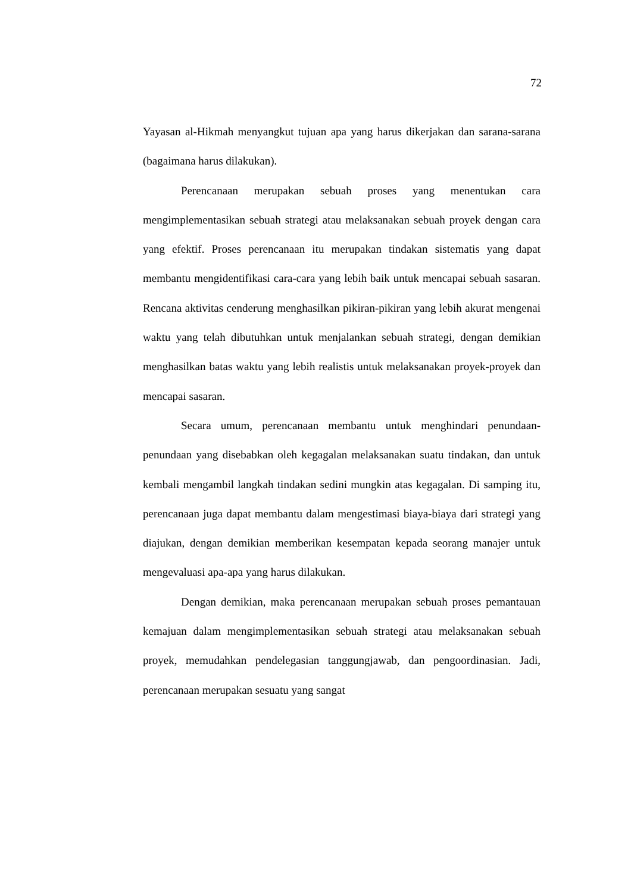72
Yayasan al-Hikmah menyangkut tujuan apa yang harus dikerjakan dan sarana-sarana (bagaimana harus dilakukan).
Perencanaan merupakan sebuah proses yang menentukan cara mengimplementasikan sebuah strategi atau melaksanakan sebuah proyek dengan cara yang efektif. Proses perencanaan itu merupakan tindakan sistematis yang dapat membantu mengidentifikasi cara-cara yang lebih baik untuk mencapai sebuah sasaran. Rencana aktivitas cenderung menghasilkan pikiran-pikiran yang lebih akurat mengenai waktu yang telah dibutuhkan untuk menjalankan sebuah strategi, dengan demikian menghasilkan batas waktu yang lebih realistis untuk melaksanakan proyek-proyek dan mencapai sasaran.
Secara umum, perencanaan membantu untuk menghindari penundaan-penundaan yang disebabkan oleh kegagalan melaksanakan suatu tindakan, dan untuk kembali mengambil langkah tindakan sedini mungkin atas kegagalan. Di samping itu, perencanaan juga dapat membantu dalam mengestimasi biaya-biaya dari strategi yang diajukan, dengan demikian memberikan kesempatan kepada seorang manajer untuk mengevaluasi apa-apa yang harus dilakukan.
Dengan demikian, maka perencanaan merupakan sebuah proses pemantauan kemajuan dalam mengimplementasikan sebuah strategi atau melaksanakan sebuah proyek, memudahkan pendelegasian tanggungjawab, dan pengoordinasian. Jadi, perencanaan merupakan sesuatu yang sangat